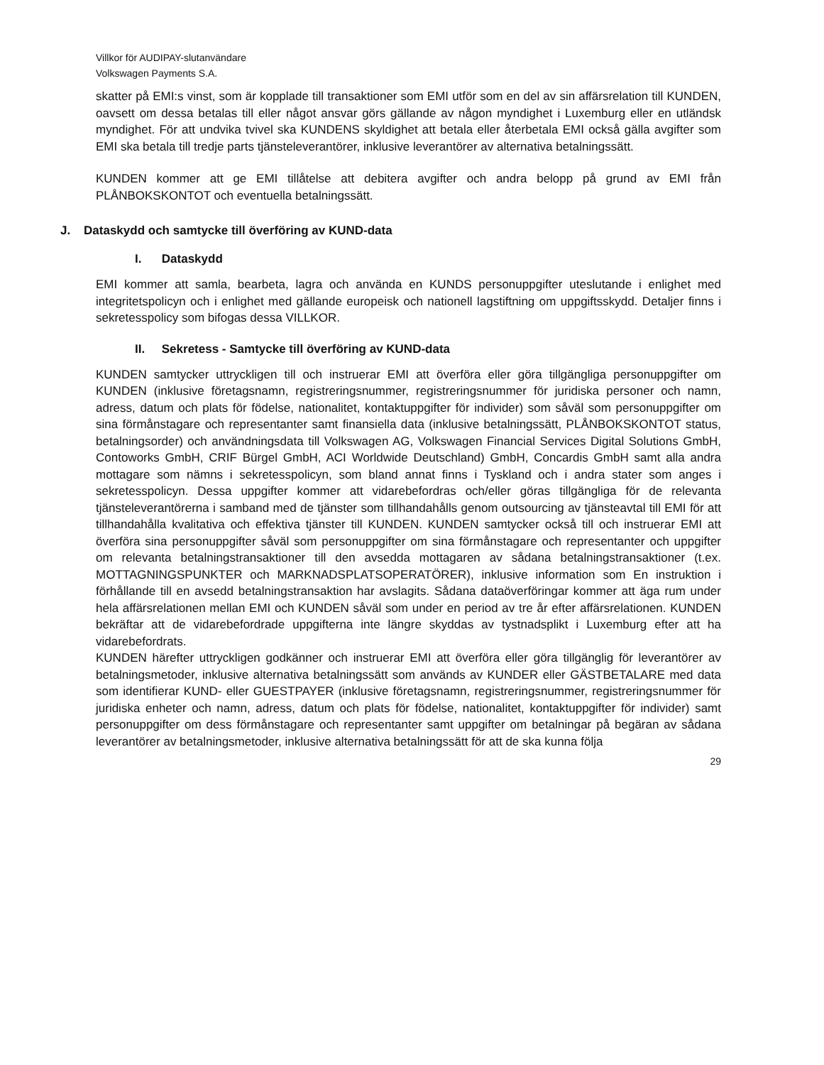Villkor för AUDIPAY-slutanvändare
Volkswagen Payments S.A.
skatter på EMI:s vinst, som är kopplade till transaktioner som EMI utför som en del av sin affärsrelation till KUNDEN, oavsett om dessa betalas till eller något ansvar görs gällande av någon myndighet i Luxemburg eller en utländsk myndighet. För att undvika tvivel ska KUNDENS skyldighet att betala eller återbetala EMI också gälla avgifter som EMI ska betala till tredje parts tjänsteleverantörer, inklusive leverantörer av alternativa betalningssätt.
KUNDEN kommer att ge EMI tillåtelse att debitera avgifter och andra belopp på grund av EMI från PLÅNBOKSKONTOT och eventuella betalningssätt.
J. Dataskydd och samtycke till överföring av KUND-data
I. Dataskydd
EMI kommer att samla, bearbeta, lagra och använda en KUNDS personuppgifter uteslutande i enlighet med integritetspolicyn och i enlighet med gällande europeisk och nationell lagstiftning om uppgiftsskydd. Detaljer finns i sekretesspolicy som bifogas dessa VILLKOR.
II. Sekretess - Samtycke till överföring av KUND-data
KUNDEN samtycker uttryckligen till och instruerar EMI att överföra eller göra tillgängliga personuppgifter om KUNDEN (inklusive företagsnamn, registreringsnummer, registreringsnummer för juridiska personer och namn, adress, datum och plats för födelse, nationalitet, kontaktuppgifter för individer) som såväl som personuppgifter om sina förmånstagare och representanter samt finansiella data (inklusive betalningssätt, PLÅNBOKSKONTOT status, betalningsorder) och användningsdata till Volkswagen AG, Volkswagen Financial Services Digital Solutions GmbH, Contoworks GmbH, CRIF Bürgel GmbH, ACI Worldwide Deutschland) GmbH, Concardis GmbH samt alla andra mottagare som nämns i sekretesspolicyn, som bland annat finns i Tyskland och i andra stater som anges i sekretesspolicyn. Dessa uppgifter kommer att vidarebefordras och/eller göras tillgängliga för de relevanta tjänsteleverantörerna i samband med de tjänster som tillhandahålls genom outsourcing av tjänsteavtal till EMI för att tillhandahålla kvalitativa och effektiva tjänster till KUNDEN. KUNDEN samtycker också till och instruerar EMI att överföra sina personuppgifter såväl som personuppgifter om sina förmånstagare och representanter och uppgifter om relevanta betalningstransaktioner till den avsedda mottagaren av sådana betalningstransaktioner (t.ex. MOTTAGNINGSPUNKTER och MARKNADSPLATSOPERATÖRER), inklusive information som En instruktion i förhållande till en avsedd betalningstransaktion har avslagits. Sådana dataöverföringar kommer att äga rum under hela affärsrelationen mellan EMI och KUNDEN såväl som under en period av tre år efter affärsrelationen. KUNDEN bekräftar att de vidarebefordrade uppgifterna inte längre skyddas av tystnadsplikt i Luxemburg efter att ha vidarebefordrats.
KUNDEN härefter uttryckligen godkänner och instruerar EMI att överföra eller göra tillgänglig för leverantörer av betalningsmetoder, inklusive alternativa betalningssätt som används av KUNDER eller GÄSTBETALARE med data som identifierar KUND- eller GUESTPAYER (inklusive företagsnamn, registreringsnummer, registreringsnummer för juridiska enheter och namn, adress, datum och plats för födelse, nationalitet, kontaktuppgifter för individer) samt personuppgifter om dess förmånstagare och representanter samt uppgifter om betalningar på begäran av sådana leverantörer av betalningsmetoder, inklusive alternativa betalningssätt för att de ska kunna följa
29